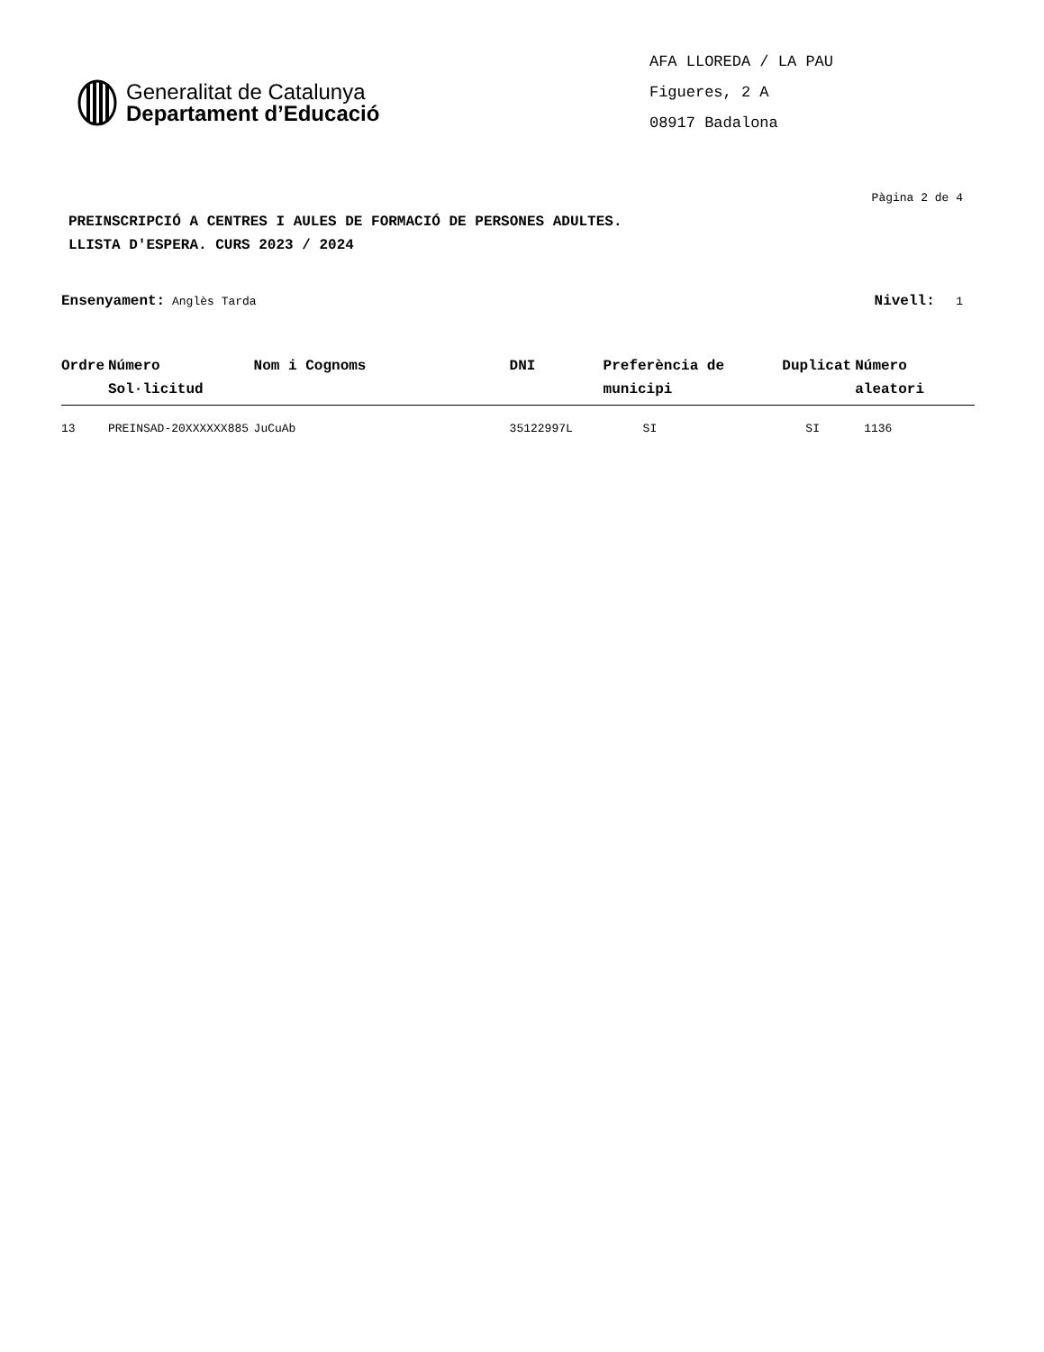Generalitat de Catalunya
Departament d’Educació
AFA LLOREDA / LA PAU
Figueres, 2 A
08917 Badalona
Pàgina 2 de 4
PREINSCRIPCIÓ A CENTRES I AULES DE FORMACIÓ DE PERSONES ADULTES.
LLISTA D'ESPERA. CURS 2023 / 2024
Ensenyament: Anglès Tarda
Nivell: 1
| Ordre | Número Sol·licitud | Nom i Cognoms | DNI | Preferència de municipi | Duplicat | Número aleatori |
| --- | --- | --- | --- | --- | --- | --- |
| 13 | PREINSAD-20XXXXXX885 | JuCuAb | 35122997L | SI | SI | 1136 |